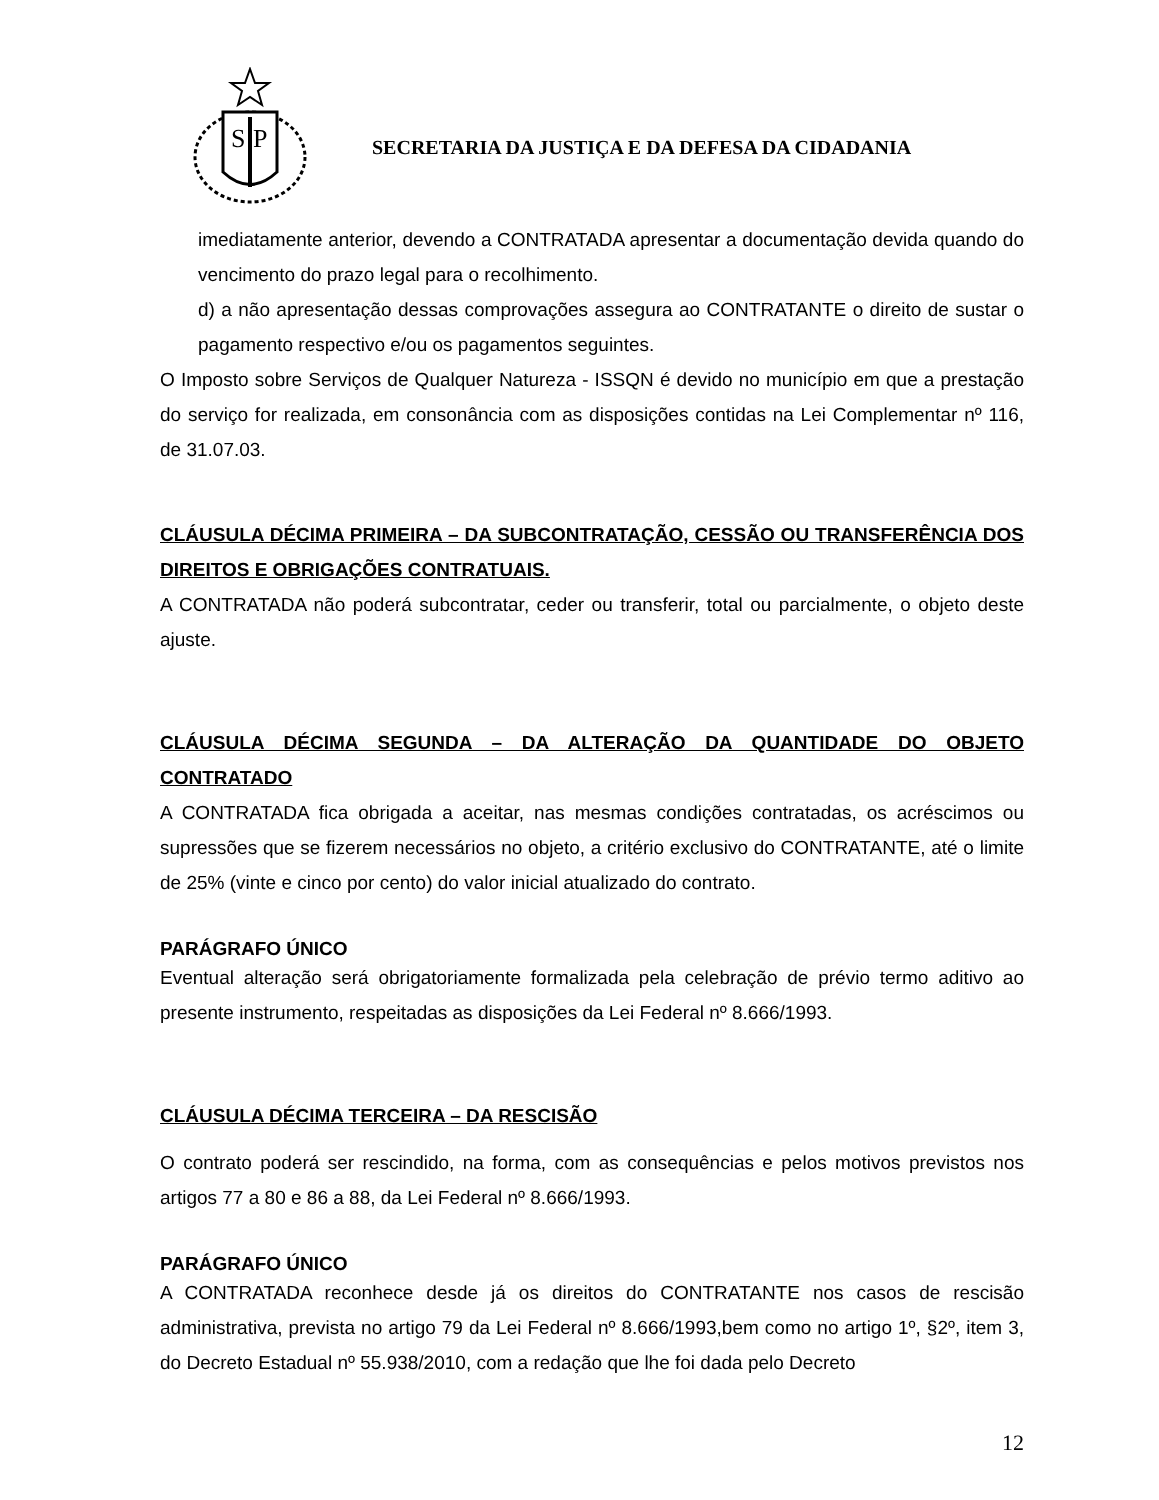S
P
SECRETARIA DA JUSTIÇA E DA DEFESA DA CIDADANIA
imediatamente anterior, devendo a CONTRATADA apresentar a documentação devida quando do vencimento do prazo legal para o recolhimento.
d) a não apresentação dessas comprovações assegura ao CONTRATANTE o direito de sustar o pagamento respectivo e/ou os pagamentos seguintes.
O Imposto sobre Serviços de Qualquer Natureza - ISSQN é devido no município em que a prestação do serviço for realizada, em consonância com as disposições contidas na Lei Complementar nº 116, de 31.07.03.
CLÁUSULA DÉCIMA PRIMEIRA – DA SUBCONTRATAÇÃO, CESSÃO OU TRANSFERÊNCIA DOS DIREITOS E OBRIGAÇÕES CONTRATUAIS.
A CONTRATADA não poderá subcontratar, ceder ou transferir, total ou parcialmente, o objeto deste ajuste.
CLÁUSULA DÉCIMA SEGUNDA – DA ALTERAÇÃO DA QUANTIDADE DO OBJETO CONTRATADO
A CONTRATADA fica obrigada a aceitar, nas mesmas condições contratadas, os acréscimos ou supressões que se fizerem necessários no objeto, a critério exclusivo do CONTRATANTE, até o limite de 25% (vinte e cinco por cento) do valor inicial atualizado do contrato.
PARÁGRAFO ÚNICO
Eventual alteração será obrigatoriamente formalizada pela celebração de prévio termo aditivo ao presente instrumento, respeitadas as disposições da Lei Federal nº 8.666/1993.
CLÁUSULA DÉCIMA TERCEIRA – DA RESCISÃO
O contrato poderá ser rescindido, na forma, com as consequências e pelos motivos previstos nos artigos 77 a 80 e 86 a 88, da Lei Federal nº 8.666/1993.
PARÁGRAFO ÚNICO
A CONTRATADA reconhece desde já os direitos do CONTRATANTE nos casos de rescisão administrativa, prevista no artigo 79 da Lei Federal nº 8.666/1993,bem como no artigo 1º, §2º, item 3, do Decreto Estadual nº 55.938/2010, com a redação que lhe foi dada pelo Decreto
12